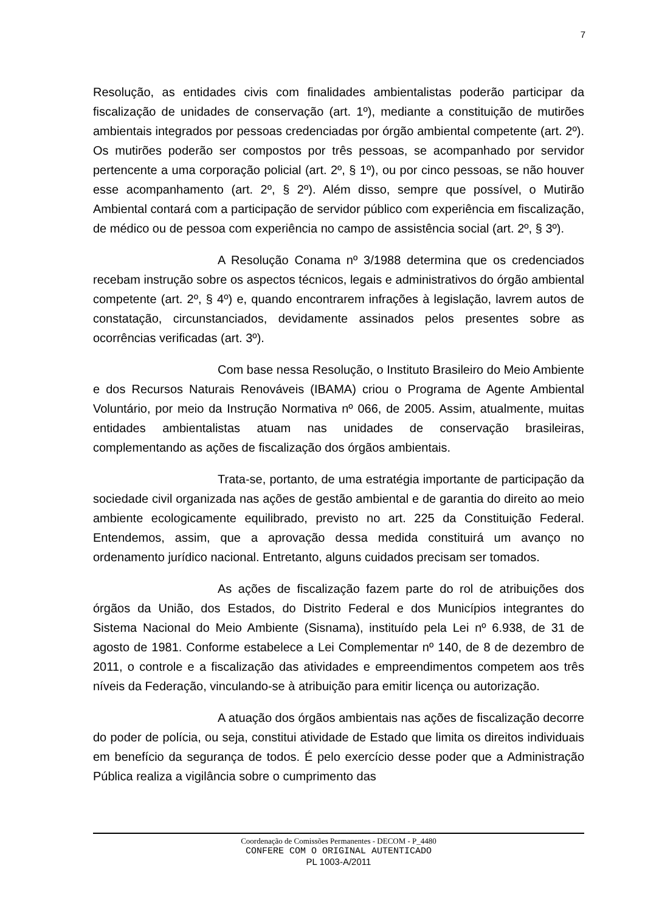7
Resolução, as entidades civis com finalidades ambientalistas poderão participar da fiscalização de unidades de conservação (art. 1º), mediante a constituição de mutirões ambientais integrados por pessoas credenciadas por órgão ambiental competente (art. 2º). Os mutirões poderão ser compostos por três pessoas, se acompanhado por servidor pertencente a uma corporação policial (art. 2º, § 1º), ou por cinco pessoas, se não houver esse acompanhamento (art. 2º, § 2º). Além disso, sempre que possível, o Mutirão Ambiental contará com a participação de servidor público com experiência em fiscalização, de médico ou de pessoa com experiência no campo de assistência social (art. 2º, § 3º).
A Resolução Conama nº 3/1988 determina que os credenciados recebam instrução sobre os aspectos técnicos, legais e administrativos do órgão ambiental competente (art. 2º, § 4º) e, quando encontrarem infrações à legislação, lavrem autos de constatação, circunstanciados, devidamente assinados pelos presentes sobre as ocorrências verificadas (art. 3º).
Com base nessa Resolução, o Instituto Brasileiro do Meio Ambiente e dos Recursos Naturais Renováveis (IBAMA) criou o Programa de Agente Ambiental Voluntário, por meio da Instrução Normativa nº 066, de 2005. Assim, atualmente, muitas entidades ambientalistas atuam nas unidades de conservação brasileiras, complementando as ações de fiscalização dos órgãos ambientais.
Trata-se, portanto, de uma estratégia importante de participação da sociedade civil organizada nas ações de gestão ambiental e de garantia do direito ao meio ambiente ecologicamente equilibrado, previsto no art. 225 da Constituição Federal. Entendemos, assim, que a aprovação dessa medida constituirá um avanço no ordenamento jurídico nacional. Entretanto, alguns cuidados precisam ser tomados.
As ações de fiscalização fazem parte do rol de atribuições dos órgãos da União, dos Estados, do Distrito Federal e dos Municípios integrantes do Sistema Nacional do Meio Ambiente (Sisnama), instituído pela Lei nº 6.938, de 31 de agosto de 1981. Conforme estabelece a Lei Complementar nº 140, de 8 de dezembro de 2011, o controle e a fiscalização das atividades e empreendimentos competem aos três níveis da Federação, vinculando-se à atribuição para emitir licença ou autorização.
A atuação dos órgãos ambientais nas ações de fiscalização decorre do poder de polícia, ou seja, constitui atividade de Estado que limita os direitos individuais em benefício da segurança de todos. É pelo exercício desse poder que a Administração Pública realiza a vigilância sobre o cumprimento das
Coordenação de Comissões Permanentes - DECOM - P_4480
CONFERE COM O ORIGINAL AUTENTICADO
PL 1003-A/2011